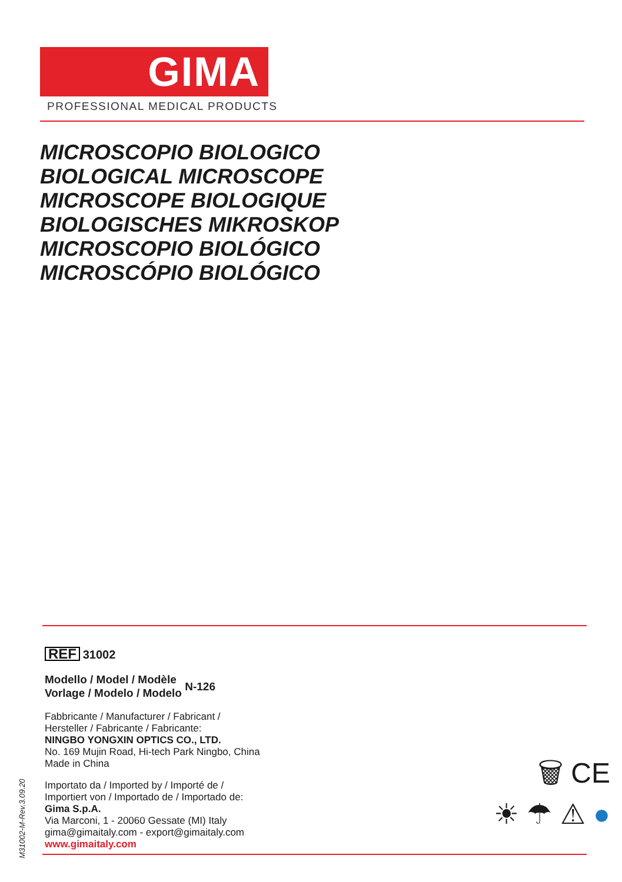GIMA
PROFESSIONAL MEDICAL PRODUCTS
MICROSCOPIO BIOLOGICO
BIOLOGICAL MICROSCOPE
MICROSCOPE BIOLOGIQUE
BIOLOGISCHES MIKROSKOP
MICROSCOPIO BIOLÓGICO
MICROSCÓPIO BIOLÓGICO
REF 31002
Modello / Model / Modèle
Vorlage / Modelo / Modelo N-126
Fabbricante / Manufacturer / Fabricant /
Hersteller / Fabricante / Fabricante:
NINGBO YONGXIN OPTICS CO., LTD.
No. 169 Mujin Road, Hi-tech Park Ningbo, China
Made in China
Importato da / Imported by / Importé de /
Importiert von / Importado de / Importado de:
Gima S.p.A.
Via Marconi, 1 - 20060 Gessate (MI) Italy
gima@gimaitaly.com - export@gimaitaly.com
www.gimaitaly.com
M31002-M-Rev.3.09.20
🗑 CE
☀ ☂ ⚠ ●